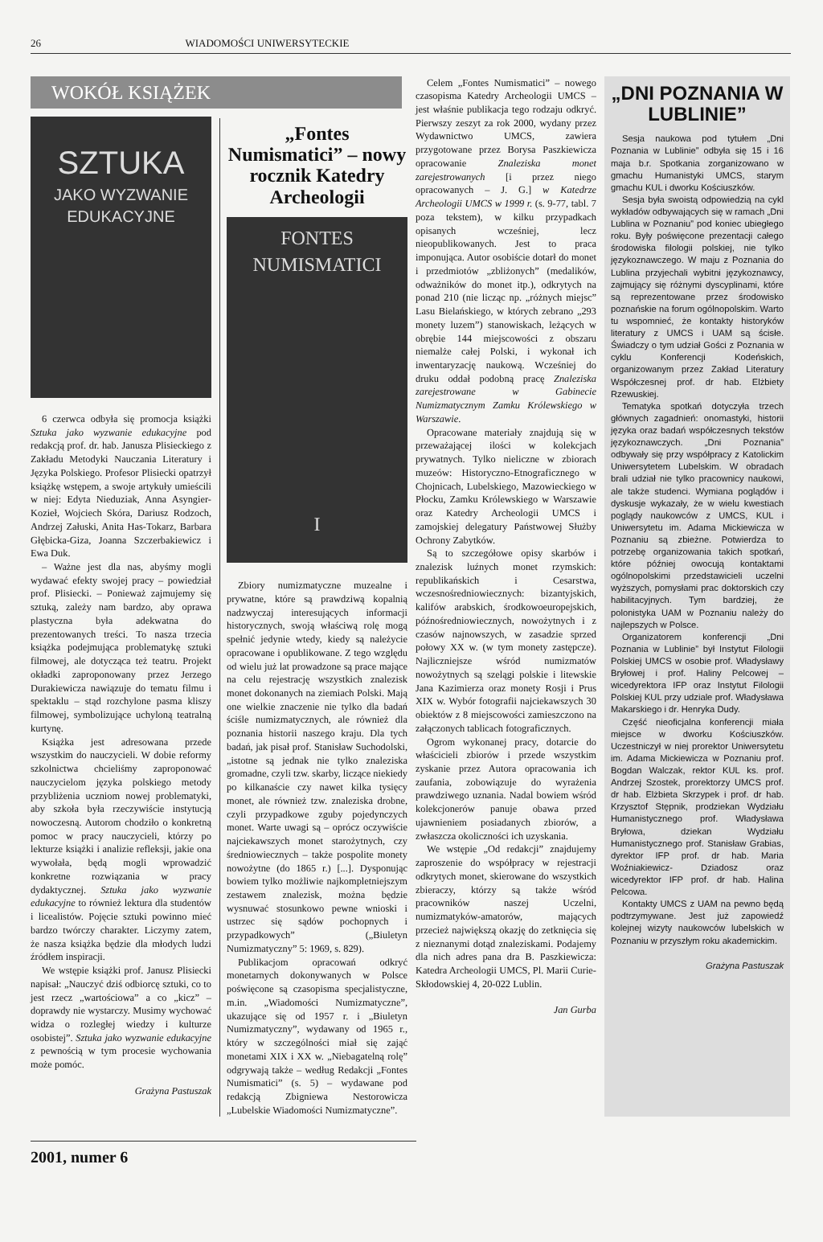26 WIADOMOŚCI UNIWERSYTECKIE
WOKÓŁ KSIĄŻEK
SZTUKA
JAKO WYZWANIE
EDUKACYJNE
6 czerwca odbyła się promocja książki Sztuka jako wyzwanie edukacyjne pod redakcją prof. dr. hab. Janusza Plisieckiego z Zakładu Metodyki Nauczania Literatury i Języka Polskiego. Profesor Plisiecki opatrzył książkę wstępem, a swoje artykuły umieścili w niej: Edyta Nieduziak, Anna Asyngier-Kozieł, Wojciech Skóra, Dariusz Rodzoch, Andrzej Załuski, Anita Has-Tokarz, Barbara Głębicka-Giza, Joanna Szczerbakiewicz i Ewa Duk.
– Ważne jest dla nas, abyśmy mogli wydawać efekty swojej pracy – powiedział prof. Plisiecki. – Ponieważ zajmujemy się sztuką, zależy nam bardzo, aby oprawa plastyczna była adekwatna do prezentowanych treści. To nasza trzecia książka podejmująca problematykę sztuki filmowej, ale dotycząca też teatru. Projekt okładki zaproponowany przez Jerzego Durakiewicza nawiązuje do tematu filmu i spektaklu – stąd rozchylone pasma kliszy filmowej, symbolizujące uchyloną teatralną kurtynę.
Książka jest adresowana przede wszystkim do nauczycieli. W dobie reformy szkolnictwa chcieliśmy zaproponować nauczycielom języka polskiego metody przybliżenia uczniom nowej problematyki, aby szkoła była rzeczywiście instytucją nowoczesną. Autorom chodziło o konkretną pomoc w pracy nauczycieli, którzy po lekturze książki i analizie refleksji, jakie ona wywołała, będą mogli wprowadzić konkretne rozwiązania w pracy dydaktycznej. Sztuka jako wyzwanie edukacyjne to również lektura dla studentów i licealistów. Pojęcie sztuki powinno mieć bardzo twórczy charakter. Liczymy zatem, że nasza książka będzie dla młodych ludzi źródłem inspiracji.
We wstępie książki prof. Janusz Plisiecki napisał: „Nauczyć dziś odbiorcę sztuki, co to jest rzecz „wartościowa” a co „kicz” – doprawdy nie wystarczy. Musimy wychować widza o rozległej wiedzy i kulturze osobistej”. Sztuka jako wyzwanie edukacyjne z pewnością w tym procesie wychowania może pomóc.
Grażyna Pastuszak
„Fontes Numismatici” – nowy rocznik Katedry Archeologii
FONTES
NUMISMATICI
I
Zbiory numizmatyczne muzealne i prywatne, które są prawdziwą kopalnią nadzwyczaj interesujących informacji historycznych, swoją właściwą rolę mogą spełnić jedynie wtedy, kiedy są należycie opracowane i opublikowane. Z tego względu od wielu już lat prowadzone są prace mające na celu rejestrację wszystkich znalezisk monet dokonanych na ziemiach Polski. Mają one wielkie znaczenie nie tylko dla badań ściśle numizmatycznych, ale również dla poznania historii naszego kraju. Dla tych badań, jak pisał prof. Stanisław Suchodolski, „istotne są jednak nie tylko znaleziska gromadne, czyli tzw. skarby, liczące niekiedy po kilkanaście czy nawet kilka tysięcy monet, ale również tzw. znaleziska drobne, czyli przypadkowe zguby pojedynczych monet. Warte uwagi są – oprócz oczywiście najciekawszych monet starożytnych, czy średniowiecznych – także pospolite monety nowożytne (do 1865 r.) [...]. Dysponując bowiem tylko możliwie najkompletniejszym zestawem znalezisk, można będzie wysnuwać stosunkowo pewne wnioski i ustrzec się sądów pochopnych i przypadkowych” („Biuletyn Numizmatyczny” 5: 1969, s. 829).
Publikacjom opracowań odkryć monetarnych dokonywanych w Polsce poświęcone są czasopisma specjalistyczne, m.in. „Wiadomości Numizmatyczne”, ukazujące się od 1957 r. i „Biuletyn Numizmatyczny”, wydawany od 1965 r., który w szczególności miał się zająć monetami XIX i XX w. „Niebagatelną rolę” odgrywają także – według Redakcji „Fontes Numismatici” (s. 5) – wydawane pod redakcją Zbigniewa Nestorowicza „Lubelskie Wiadomości Numizmatyczne”.
Celem „Fontes Numismatici” – nowego czasopisma Katedry Archeologii UMCS – jest właśnie publikacja tego rodzaju odkryć. Pierwszy zeszyt za rok 2000, wydany przez Wydawnictwo UMCS, zawiera przygotowane przez Borysa Paszkiewicza opracowanie Znaleziska monet zarejestrowanych [i przez niego opracowanych – J. G.] w Katedrze Archeologii UMCS w 1999 r. (s. 9-77, tabl. 7 poza tekstem), w kilku przypadkach opisanych wcześniej, lecz nieopublikowanych. Jest to praca imponująca. Autor osobiście dotarł do monet i przedmiotów „zbliżonych” (medalików, odważników do monet itp.), odkrytych na ponad 210 (nie licząc np. „różnych miejsc” Lasu Bielańskiego, w których zebrano „293 monety luzem”) stanowiskach, leżących w obrębie 144 miejscowości z obszaru niemalże całej Polski, i wykonał ich inwentaryzację naukową. Wcześniej do druku oddał podobną pracę Znaleziska zarejestrowane w Gabinecie Numizmatycznym Zamku Królewskiego w Warszawie.
Opracowane materiały znajdują się w przeważającej ilości w kolekcjach prywatnych. Tylko nieliczne w zbiorach muzeów: Historyczno-Etnograficznego w Chojnicach, Lubelskiego, Mazowieckiego w Płocku, Zamku Królewskiego w Warszawie oraz Katedry Archeologii UMCS i zamojskiej delegatury Państwowej Służby Ochrony Zabytków.
Są to szczegółowe opisy skarbów i znalezisk luźnych monet rzymskich: republikańskich i Cesarstwa, wczesnośredniowiecznych: bizantyjskich, kalifów arabskich, środkowoeuropejskich, późnośredniowiecznych, nowożytnych i z czasów najnowszych, w zasadzie sprzed połowy XX w. (w tym monety zastępcze). Najliczniejsze wśród numizmatów nowożytnych są szelągi polskie i litewskie Jana Kazimierza oraz monety Rosji i Prus XIX w. Wybór fotografii najciekawszych 30 obiektów z 8 miejscowości zamieszczono na załączonych tablicach fotograficznych.
Ogrom wykonanej pracy, dotarcie do właścicieli zbiorów i przede wszystkim zyskanie przez Autora opracowania ich zaufania, zobowiązuje do wyrażenia prawdziwego uznania. Nadal bowiem wśród kolekcjonerów panuje obawa przed ujawnieniem posiadanych zbiorów, a zwłaszcza okoliczności ich uzyskania.
We wstępie „Od redakcji” znajdujemy zaproszenie do współpracy w rejestracji odkrytych monet, skierowane do wszystkich zbieraczy, którzy są także wśród pracowników naszej Uczelni, numizmatyków-amatorów, mających przecież największą okazję do zetknięcia się z nieznanymi dotąd znaleziskami. Podajemy dla nich adres pana dra B. Paszkiewicza: Katedra Archeologii UMCS, Pl. Marii Curie-Skłodowskiej 4, 20-022 Lublin.
Jan Gurba
„DNI POZNANIA W LUBLINIE”
Sesja naukowa pod tytułem „Dni Poznania w Lublinie” odbyła się 15 i 16 maja b.r. Spotkania zorganizowano w gmachu Humanistyki UMCS, starym gmachu KUL i dworku Kościuszków.
Sesja była swoistą odpowiedzią na cykl wykładów odbywających się w ramach „Dni Lublina w Poznaniu” pod koniec ubiegłego roku. Były poświęcone prezentacji całego środowiska filologii polskiej, nie tylko językoznawczego. W maju z Poznania do Lublina przyjechali wybitni językoznawcy, zajmujący się różnymi dyscyplinami, które są reprezentowane przez środowisko poznańskie na forum ogólnopolskim. Warto tu wspomnieć, że kontakty historyków literatury z UMCS i UAM są ścisłe. Świadczy o tym udział Gości z Poznania w cyklu Konferencji Kodeńskich, organizowanym przez Zakład Literatury Współczesnej prof. dr hab. Elżbiety Rzewuskiej.
Tematyka spotkań dotyczyła trzech głównych zagadnień: onomastyki, historii języka oraz badań współczesnych tekstów językoznawczych. „Dni Poznania” odbywały się przy współpracy z Katolickim Uniwersytetem Lubelskim. W obradach brali udział nie tylko pracownicy naukowi, ale także studenci. Wymiana poglądów i dyskusje wykazały, że w wielu kwestiach poglądy naukowców z UMCS, KUL i Uniwersytetu im. Adama Mickiewicza w Poznaniu są zbieżne. Potwierdza to potrzebę organizowania takich spotkań, które później owocują kontaktami ogólnopolskimi przedstawicieli uczelni wyższych, pomysłami prac doktorskich czy habilitacyjnych. Tym bardziej, że polonistyka UAM w Poznaniu należy do najlepszych w Polsce.
Organizatorem konferencji „Dni Poznania w Lublinie” był Instytut Filologii Polskiej UMCS w osobie prof. Władysławy Bryłowej i prof. Haliny Pelcowej – wicedyrektora IFP oraz Instytut Filologii Polskiej KUL przy udziale prof. Władysława Makarskiego i dr. Henryka Dudy.
Część nieoficjalna konferencji miała miejsce w dworku Kościuszków. Uczestniczył w niej prorektor Uniwersytetu im. Adama Mickiewicza w Poznaniu prof. Bogdan Walczak, rektor KUL ks. prof. Andrzej Szostek, prorektorzy UMCS prof. dr hab. Elżbieta Skrzypek i prof. dr hab. Krzysztof Stępnik, prodziekan Wydziału Humanistycznego prof. Władysława Bryłowa, dziekan Wydziału Humanistycznego prof. Stanisław Grabias, dyrektor IFP prof. dr hab. Maria Woźniakiewicz- Dziadosz oraz wicedyrektor IFP prof. dr hab. Halina Pelcowa.
Kontakty UMCS z UAM na pewno będą podtrzymywane. Jest już zapowiedź kolejnej wizyty naukowców lubelskich w Poznaniu w przyszłym roku akademickim.
Grażyna Pastuszak
2001, numer 6